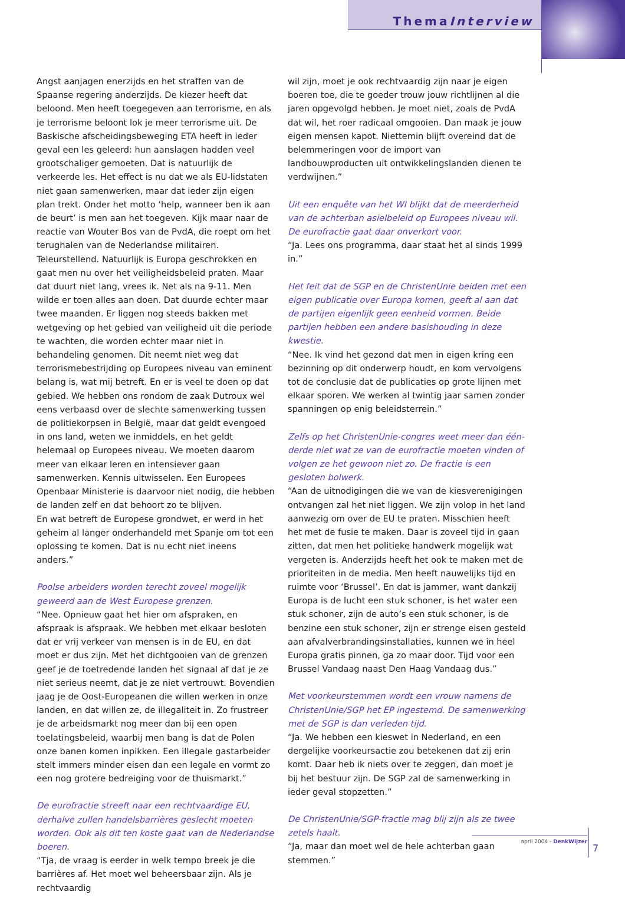ThemaInterview
Angst aanjagen enerzijds en het straffen van de Spaanse regering anderzijds. De kiezer heeft dat beloond. Men heeft toegegeven aan terrorisme, en als je terrorisme beloont lok je meer terrorisme uit. De Baskische afscheidingsbeweging ETA heeft in ieder geval een les geleerd: hun aanslagen hadden veel grootschaliger gemoeten. Dat is natuurlijk de verkeerde les. Het effect is nu dat we als EU-lidstaten niet gaan samenwerken, maar dat ieder zijn eigen plan trekt. Onder het motto ‘help, wanneer ben ik aan de beurt’ is men aan het toegeven. Kijk maar naar de reactie van Wouter Bos van de PvdA, die roept om het terughalen van de Nederlandse militairen. Teleurstellend. Natuurlijk is Europa geschrokken en gaat men nu over het veiligheidsbeleid praten. Maar dat duurt niet lang, vrees ik. Net als na 9-11. Men wilde er toen alles aan doen. Dat duurde echter maar twee maanden. Er liggen nog steeds bakken met wetgeving op het gebied van veiligheid uit die periode te wachten, die worden echter maar niet in behandeling genomen. Dit neemt niet weg dat terrorismebestrijding op Europees niveau van eminent belang is, wat mij betreft. En er is veel te doen op dat gebied. We hebben ons rondom de zaak Dutroux wel eens verbaasd over de slechte samenwerking tussen de politiekorpsen in België, maar dat geldt evengoed in ons land, weten we inmiddels, en het geldt helemaal op Europees niveau. We moeten daarom meer van elkaar leren en intensiever gaan samenwerken. Kennis uitwisselen. Een Europees Openbaar Ministerie is daarvoor niet nodig, die hebben de landen zelf en dat behoort zo te blijven.
En wat betreft de Europese grondwet, er werd in het geheim al langer onderhandeld met Spanje om tot een oplossing te komen. Dat is nu echt niet ineens anders.”
Poolse arbeiders worden terecht zoveel mogelijk geweerd aan de West Europese grenzen.
“Nee. Opnieuw gaat het hier om afspraken, en afspraak is afspraak. We hebben met elkaar besloten dat er vrij verkeer van mensen is in de EU, en dat moet er dus zijn. Met het dichtgooien van de grenzen geef je de toetredende landen het signaal af dat je ze niet serieus neemt, dat je ze niet vertrouwt. Bovendien jaag je de Oost-Europeanen die willen werken in onze landen, en dat willen ze, de illegaliteit in. Zo frustreer je de arbeidsmarkt nog meer dan bij een open toelatingsbeleid, waarbij men bang is dat de Polen onze banen komen inpikken. Een illegale gastarbeider stelt immers minder eisen dan een legale en vormt zo een nog grotere bedreiging voor de thuismarkt.”
De eurofractie streeft naar een rechtvaardige EU, derhalve zullen handelsbarrières geslecht moeten worden. Ook als dit ten koste gaat van de Nederlandse boeren.
“Tja, de vraag is eerder in welk tempo breek je die barrières af. Het moet wel beheersbaar zijn. Als je rechtvaardig
wil zijn, moet je ook rechtvaardig zijn naar je eigen boeren toe, die te goeder trouw jouw richtlijnen al die jaren opgevolgd hebben. Je moet niet, zoals de PvdA dat wil, het roer radicaal omgooien. Dan maak je jouw eigen mensen kapot. Niettemin blijft overeind dat de belemmeringen voor de import van landbouwproducten uit ontwikkelingslanden dienen te verdwijnen.”
Uit een enquête van het WI blijkt dat de meerderheid van de achterban asielbeleid op Europees niveau wil. De eurofractie gaat daar onverkort voor.
“Ja. Lees ons programma, daar staat het al sinds 1999 in.”
Het feit dat de SGP en de ChristenUnie beiden met een eigen publicatie over Europa komen, geeft al aan dat de partijen eigenlijk geen eenheid vormen. Beide partijen hebben een andere basishouding in deze kwestie.
“Nee. Ik vind het gezond dat men in eigen kring een bezinning op dit onderwerp houdt, en kom vervolgens tot de conclusie dat de publicaties op grote lijnen met elkaar sporen. We werken al twintig jaar samen zonder spanningen op enig beleidsterrein.”
Zelfs op het ChristenUnie-congres weet meer dan één-derde niet wat ze van de eurofractie moeten vinden of volgen ze het gewoon niet zo. De fractie is een gesloten bolwerk.
“Aan de uitnodigingen die we van de kiesverenigingen ontvangen zal het niet liggen. We zijn volop in het land aanwezig om over de EU te praten. Misschien heeft het met de fusie te maken. Daar is zoveel tijd in gaan zitten, dat men het politieke handwerk mogelijk wat vergeten is. Anderzijds heeft het ook te maken met de prioriteiten in de media. Men heeft nauwelijks tijd en ruimte voor ‘Brussel’. En dat is jammer, want dankzij Europa is de lucht een stuk schoner, is het water een stuk schoner, zijn de auto’s een stuk schoner, is de benzine een stuk schoner, zijn er strenge eisen gesteld aan afvalverbrandingsinstallaties, kunnen we in heel Europa gratis pinnen, ga zo maar door. Tijd voor een Brussel Vandaag naast Den Haag Vandaag dus.”
Met voorkeurstemmen wordt een vrouw namens de ChristenUnie/SGP het EP ingestemd. De samenwerking met de SGP is dan verleden tijd.
“Ja. We hebben een kieswet in Nederland, en een dergelijke voorkeursactie zou betekenen dat zij erin komt. Daar heb ik niets over te zeggen, dan moet je bij het bestuur zijn. De SGP zal de samenwerking in ieder geval stopzetten.”
De ChristenUnie/SGP-fractie mag blij zijn als ze twee zetels haalt.
“Ja, maar dan moet wel de hele achterban gaan stemmen.”
7
april 2004 - DenkWijzer